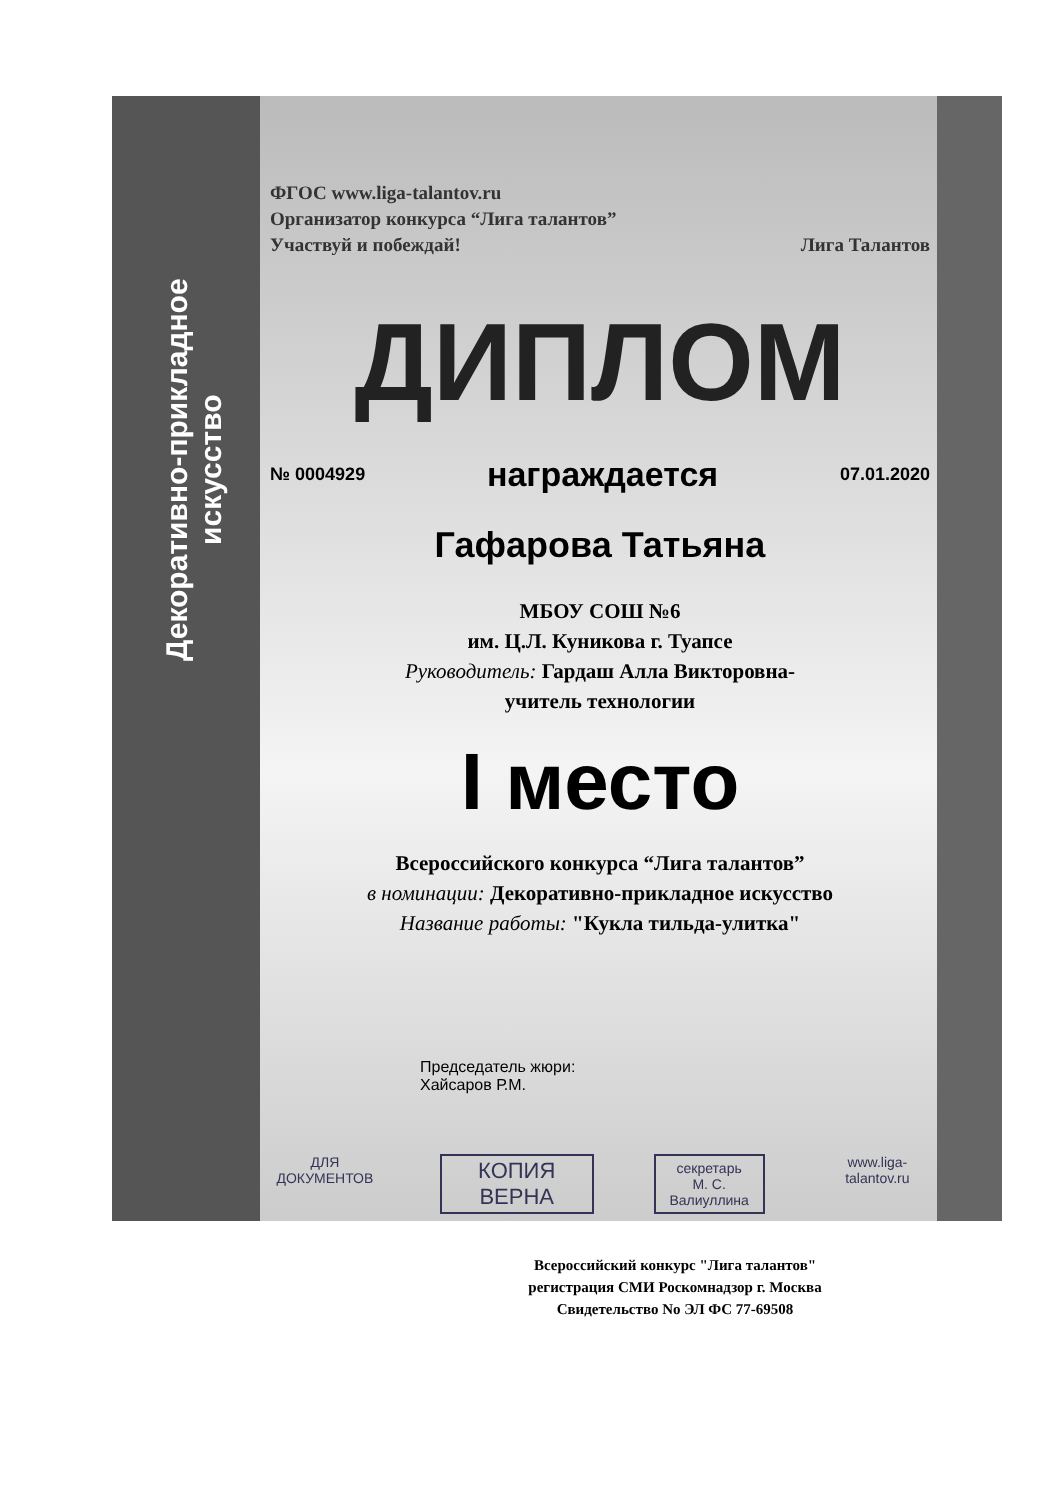Декоративно-прикладное искусство
ФГОС www.liga-talantov.ru
Организатор конкурса “Лига талантов”
Участвуй и побеждай! Лига Талантов
ДИПЛОМ
№ 0004929 награждается 07.01.2020
Гафарова Татьяна
МБОУ СОШ №6
им. Ц.Л. Куникова г. Туапсе
Руководитель: Гардаш Алла Викторовна-
учитель технологии
I место
Всероссийского конкурса “Лига талантов”
в номинации: Декоративно-прикладное искусство
Название работы: "Кукла тильда-улитка"
Председатель жюри:
Хайсаров Р.М.
ДЛЯ ДОКУМЕНТОВ КОПИЯ ВЕРНА секретарь
М. С. Валиуллина www.liga-talantov.ru
Всероссийский конкурс "Лига талантов"
регистрация СМИ Роскомнадзор г. Москва
Свидетельство No ЭЛ ФС 77-69508